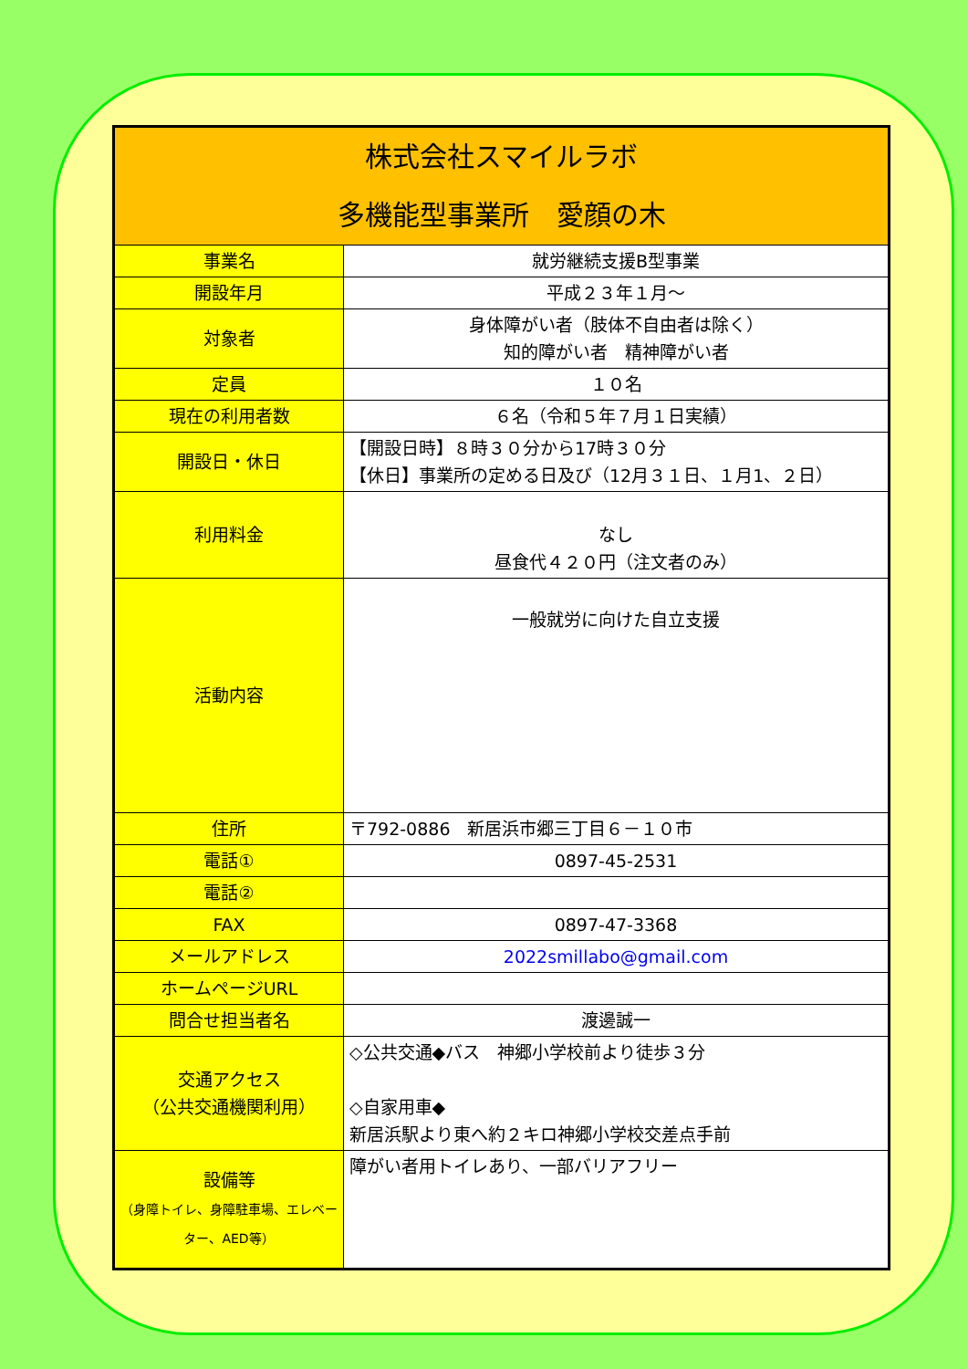| 株式会社スマイルラボ 多機能型事業所 愛顔の木 | |
| --- | --- |
| 事業名 | 就労継続支援B型事業 |
| 開設年月 | 平成２３年１月～ |
| 対象者 | 身体障がい者（肢体不自由者は除く） 知的障がい者 精神障がい者 |
| 定員 | １０名 |
| 現在の利用者数 | ６名（令和５年７月１日実績） |
| 開設日・休日 | 【開設日時】８時３０分から17時３０分 【休日】事業所の定める日及び（12月３１日、１月1、２日） |
| 利用料金 | なし 昼食代４２０円（注文者のみ） |
| 活動内容 | 一般就労に向けた自立支援 |
| 住所 | 〒792-0886 新居浜市郷三丁目６－１０市 |
| 電話① | 0897-45-2531 |
| 電話② | |
| FAX | 0897-47-3368 |
| メールアドレス | 2022smillabo@gmail.com |
| ホームページURL | |
| 問合せ担当者名 | 渡邊誠一 |
| 交通アクセス （公共交通機関利用） | ◇公共交通◆バス 神郷小学校前より徒歩３分 ◇自家用車◆ 新居浜駅より東へ約２キロ神郷小学校交差点手前 |
| 設備等 （身障トイレ、身障駐車場、エレベーター、AED等） | 障がい者用トイレあり、一部バリアフリー |